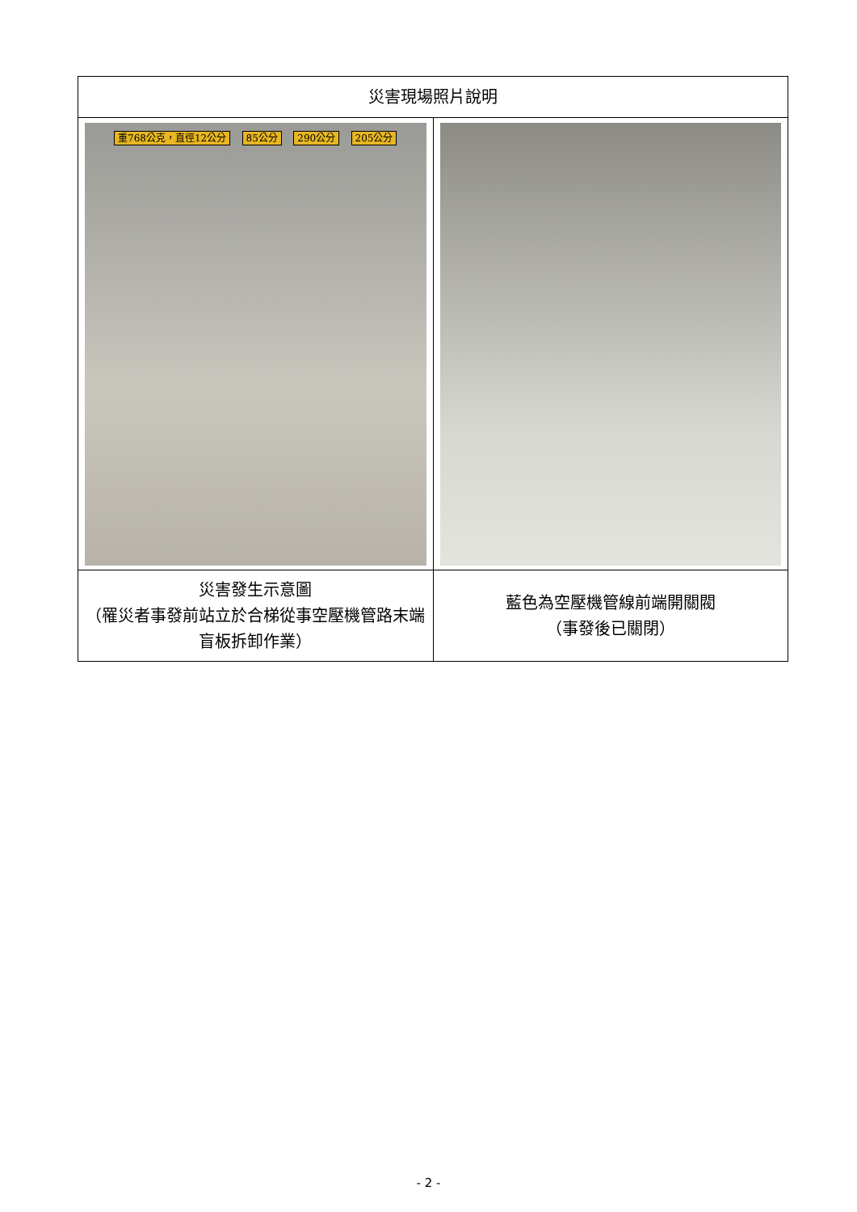| 災害現場照片說明 | |
| --- | --- |
| 重768公克，直徑12公分 85公分 290公分 205公分 | |
| 災害發生示意圖 （罹災者事發前站立於合梯從事空壓機管路末端盲板拆卸作業） | 藍色為空壓機管線前端開關閥 （事發後已關閉） |
- 2 -